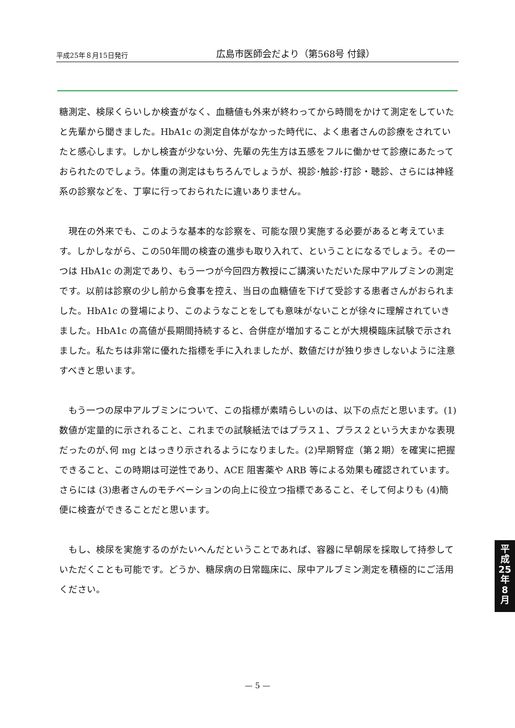平成25年８月15日発行 広島市医師会だより（第568号 付録）
糖測定、検尿くらいしか検査がなく、血糖値も外来が終わってから時間をかけて測定をしていたと先輩から聞きました。HbA1c の測定自体がなかった時代に、よく患者さんの診療をされていたと感心します。しかし検査が少ない分、先輩の先生方は五感をフルに働かせて診療にあたっておられたのでしょう。体重の測定はもちろんでしょうが、視診･触診･打診・聴診、さらには神経系の診察などを、丁寧に行っておられたに違いありません。
　現在の外来でも、このような基本的な診察を、可能な限り実施する必要があると考えています。しかしながら、この50年間の検査の進歩も取り入れて、ということになるでしょう。その一つは HbA1c の測定であり、もう一つが今回四方教授にご講演いただいた尿中アルブミンの測定です。以前は診察の少し前から食事を控え、当日の血糖値を下げて受診する患者さんがおられました。HbA1c の登場により、このようなことをしても意味がないことが徐々に理解されていきました。HbA1c の高値が長期間持続すると、合併症が増加することが大規模臨床試験で示されました。私たちは非常に優れた指標を手に入れましたが、数値だけが独り歩きしないように注意すべきと思います。
　もう一つの尿中アルブミンについて、この指標が素晴らしいのは、以下の点だと思います。(1)数値が定量的に示されること、これまでの試験紙法ではプラス１、プラス２という大まかな表現だったのが､何 mg とはっきり示されるようになりました。(2)早期腎症（第２期）を確実に把握できること、この時期は可逆性であり、ACE 阻害薬や ARB 等による効果も確認されています。さらには (3)患者さんのモチベーションの向上に役立つ指標であること、そして何よりも (4)簡便に検査ができることだと思います。
　もし、検尿を実施するのがたいへんだということであれば、容器に早朝尿を採取して持参していただくことも可能です。どうか、糖尿病の日常臨床に、尿中アルブミン測定を積極的にご活用ください。
平
成
25
年
8
月
— 5 —